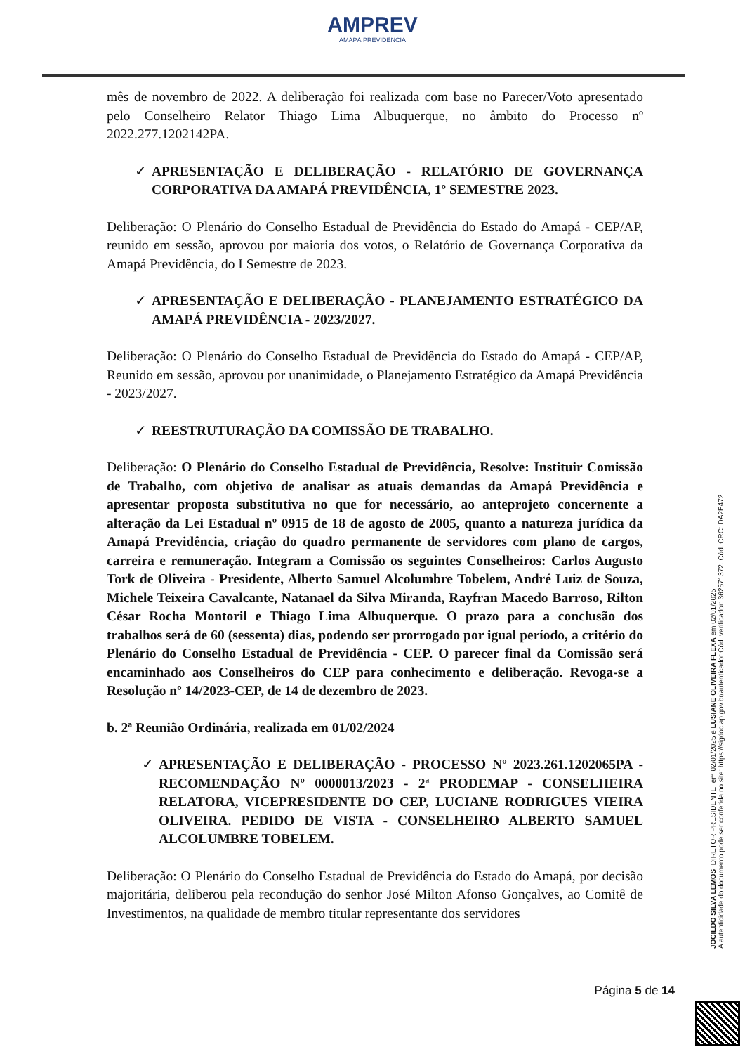AMPREV
AMAPÁ PREVIDÊNCIA
mês de novembro de 2022. A deliberação foi realizada com base no Parecer/Voto apresentado pelo Conselheiro Relator Thiago Lima Albuquerque, no âmbito do Processo nº 2022.277.1202142PA.
✓ APRESENTAÇÃO E DELIBERAÇÃO - RELATÓRIO DE GOVERNANÇA CORPORATIVA DA AMAPÁ PREVIDÊNCIA, 1º SEMESTRE 2023.
Deliberação: O Plenário do Conselho Estadual de Previdência do Estado do Amapá - CEP/AP, reunido em sessão, aprovou por maioria dos votos, o Relatório de Governança Corporativa da Amapá Previdência, do I Semestre de 2023.
✓ APRESENTAÇÃO E DELIBERAÇÃO - PLANEJAMENTO ESTRATÉGICO DA AMAPÁ PREVIDÊNCIA - 2023/2027.
Deliberação: O Plenário do Conselho Estadual de Previdência do Estado do Amapá - CEP/AP, Reunido em sessão, aprovou por unanimidade, o Planejamento Estratégico da Amapá Previdência - 2023/2027.
✓ REESTRUTURAÇÃO DA COMISSÃO DE TRABALHO.
Deliberação: O Plenário do Conselho Estadual de Previdência, Resolve: Instituir Comissão de Trabalho, com objetivo de analisar as atuais demandas da Amapá Previdência e apresentar proposta substitutiva no que for necessário, ao anteprojeto concernente a alteração da Lei Estadual nº 0915 de 18 de agosto de 2005, quanto a natureza jurídica da Amapá Previdência, criação do quadro permanente de servidores com plano de cargos, carreira e remuneração. Integram a Comissão os seguintes Conselheiros: Carlos Augusto Tork de Oliveira - Presidente, Alberto Samuel Alcolumbre Tobelem, André Luiz de Souza, Michele Teixeira Cavalcante, Natanael da Silva Miranda, Rayfran Macedo Barroso, Rilton César Rocha Montoril e Thiago Lima Albuquerque. O prazo para a conclusão dos trabalhos será de 60 (sessenta) dias, podendo ser prorrogado por igual período, a critério do Plenário do Conselho Estadual de Previdência - CEP. O parecer final da Comissão será encaminhado aos Conselheiros do CEP para conhecimento e deliberação. Revoga-se a Resolução nº 14/2023-CEP, de 14 de dezembro de 2023.
b. 2ª Reunião Ordinária, realizada em 01/02/2024
✓ APRESENTAÇÃO E DELIBERAÇÃO - PROCESSO Nº 2023.261.1202065PA - RECOMENDAÇÃO Nº 0000013/2023 - 2ª PRODEMAP - CONSELHEIRA RELATORA, VICEPRESIDENTE DO CEP, LUCIANE RODRIGUES VIEIRA OLIVEIRA. PEDIDO DE VISTA - CONSELHEIRO ALBERTO SAMUEL ALCOLUMBRE TOBELEM.
Deliberação: O Plenário do Conselho Estadual de Previdência do Estado do Amapá, por decisão majoritária, deliberou pela recondução do senhor José Milton Afonso Gonçalves, ao Comitê de Investimentos, na qualidade de membro titular representante dos servidores
Página 5 de 14
JOCILDO SILVA LEMOS, DIRETOR PRESIDENTE, em 02/01/2025 e LUSIANE OLIVEIRA FLEXA em 02/01/2025
A autenticidade do documento pode ser conferida no site: https://sigdoc.ap.gov.br/autenticador Cód. verificador: 362571372. Cód. CRC: DA2E472